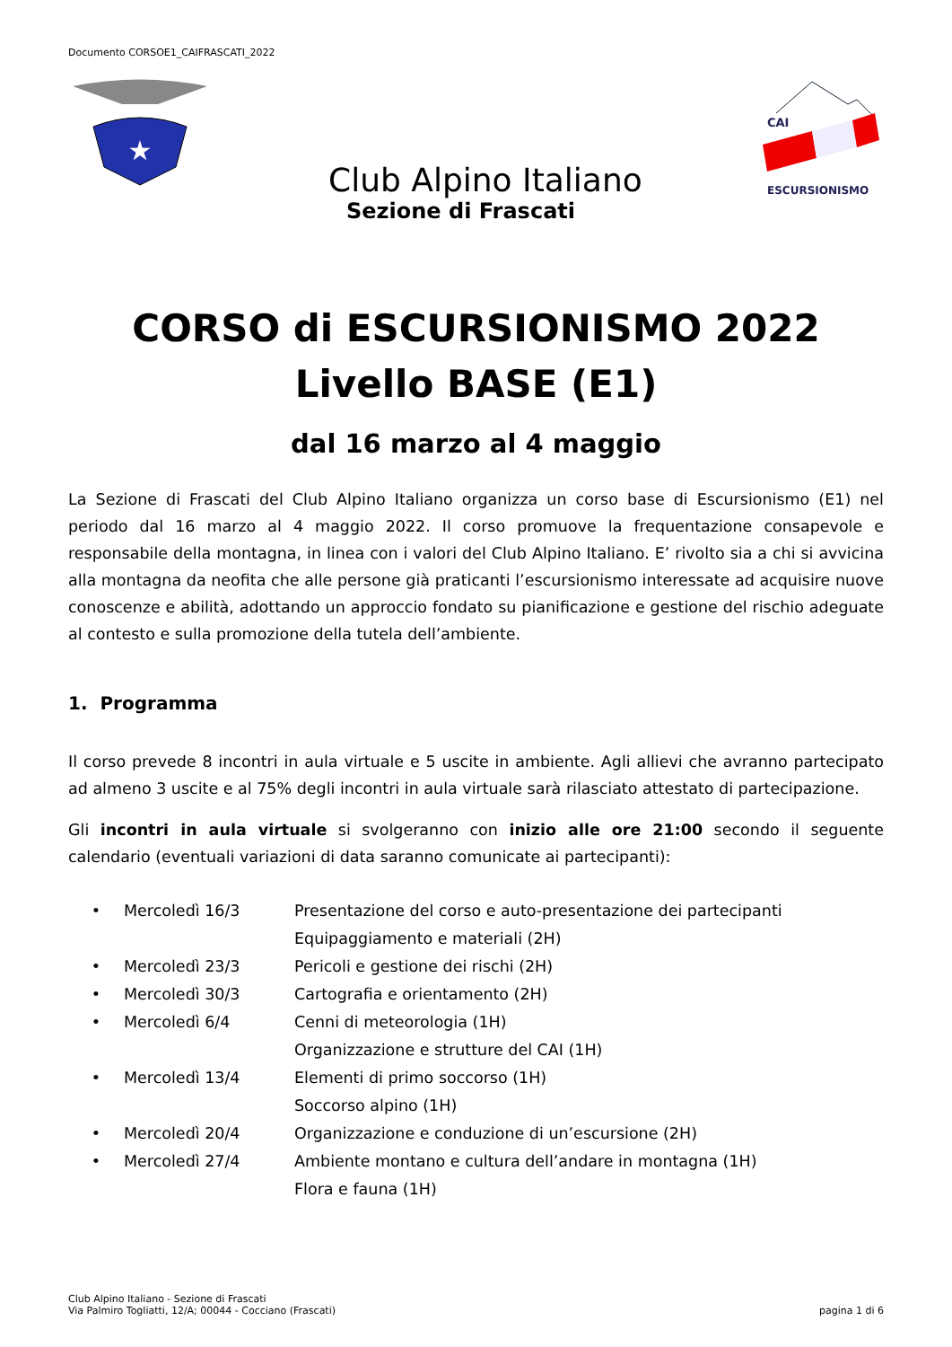Documento CORSOE1_CAIFRASCATI_2022
★
CAI
ESCURSIONISMO
Club Alpino Italiano
Sezione di Frascati
CORSO di ESCURSIONISMO 2022
Livello BASE (E1)
dal 16 marzo al 4 maggio
La Sezione di Frascati del Club Alpino Italiano organizza un corso base di Escursionismo (E1) nel periodo dal 16 marzo al 4 maggio 2022. Il corso promuove la frequentazione consapevole e responsabile della montagna, in linea con i valori del Club Alpino Italiano. E’ rivolto sia a chi si avvicina alla montagna da neofita che alle persone già praticanti l’escursionismo interessate ad acquisire nuove conoscenze e abilità, adottando un approccio fondato su pianificazione e gestione del rischio adeguate al contesto e sulla promozione della tutela dell’ambiente.
1. Programma
Il corso prevede 8 incontri in aula virtuale e 5 uscite in ambiente. Agli allievi che avranno partecipato ad almeno 3 uscite e al 75% degli incontri in aula virtuale sarà rilasciato attestato di partecipazione.
Gli incontri in aula virtuale si svolgeranno con inizio alle ore 21:00 secondo il seguente calendario (eventuali variazioni di data saranno comunicate ai partecipanti):
• Mercoledì 16/3 Presentazione del corso e auto-presentazione dei partecipanti
Equipaggiamento e materiali (2H)
• Mercoledì 23/3 Pericoli e gestione dei rischi (2H)
• Mercoledì 30/3 Cartografia e orientamento (2H)
• Mercoledì 6/4 Cenni di meteorologia (1H)
Organizzazione e strutture del CAI (1H)
• Mercoledì 13/4 Elementi di primo soccorso (1H)
Soccorso alpino (1H)
• Mercoledì 20/4 Organizzazione e conduzione di un’escursione (2H)
• Mercoledì 27/4 Ambiente montano e cultura dell’andare in montagna (1H)
Flora e fauna (1H)
Club Alpino Italiano - Sezione di Frascati
Via Palmiro Togliatti, 12/A; 00044 - Cocciano (Frascati) pagina 1 di 6